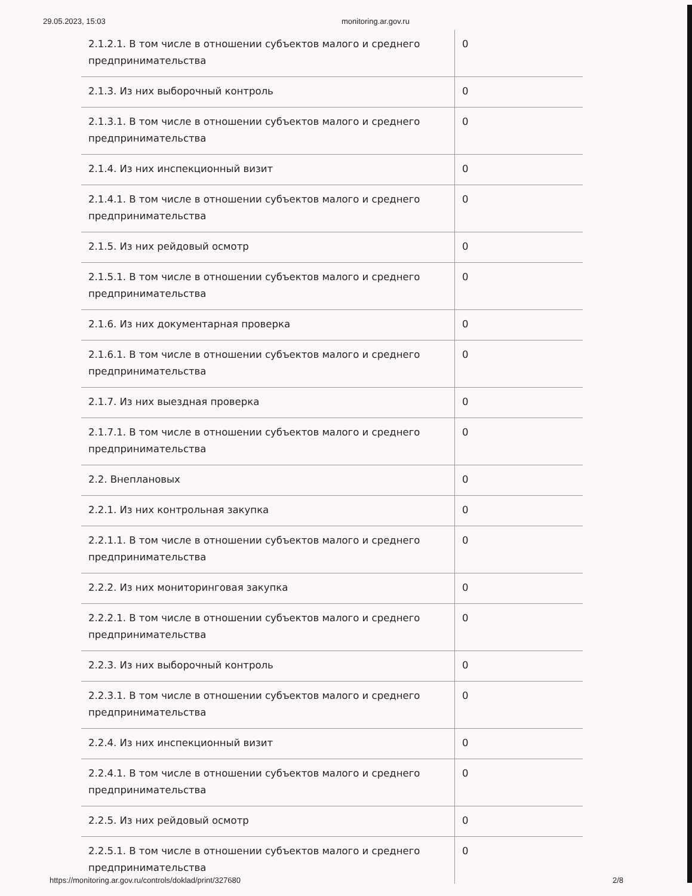29.05.2023, 15:03 monitoring.ar.gov.ru
| 2.1.2.1. В том числе в отношении субъектов малого и среднего предпринимательства | 0 |
| 2.1.3. Из них выборочный контроль | 0 |
| 2.1.3.1. В том числе в отношении субъектов малого и среднего предпринимательства | 0 |
| 2.1.4. Из них инспекционный визит | 0 |
| 2.1.4.1. В том числе в отношении субъектов малого и среднего предпринимательства | 0 |
| 2.1.5. Из них рейдовый осмотр | 0 |
| 2.1.5.1. В том числе в отношении субъектов малого и среднего предпринимательства | 0 |
| 2.1.6. Из них документарная проверка | 0 |
| 2.1.6.1. В том числе в отношении субъектов малого и среднего предпринимательства | 0 |
| 2.1.7. Из них выездная проверка | 0 |
| 2.1.7.1. В том числе в отношении субъектов малого и среднего предпринимательства | 0 |
| 2.2. Внеплановых | 0 |
| 2.2.1. Из них контрольная закупка | 0 |
| 2.2.1.1. В том числе в отношении субъектов малого и среднего предпринимательства | 0 |
| 2.2.2. Из них мониторинговая закупка | 0 |
| 2.2.2.1. В том числе в отношении субъектов малого и среднего предпринимательства | 0 |
| 2.2.3. Из них выборочный контроль | 0 |
| 2.2.3.1. В том числе в отношении субъектов малого и среднего предпринимательства | 0 |
| 2.2.4. Из них инспекционный визит | 0 |
| 2.2.4.1. В том числе в отношении субъектов малого и среднего предпринимательства | 0 |
| 2.2.5. Из них рейдовый осмотр | 0 |
| 2.2.5.1. В том числе в отношении субъектов малого и среднего предпринимательства | 0 |
https://monitoring.ar.gov.ru/controls/doklad/print/327680 2/8